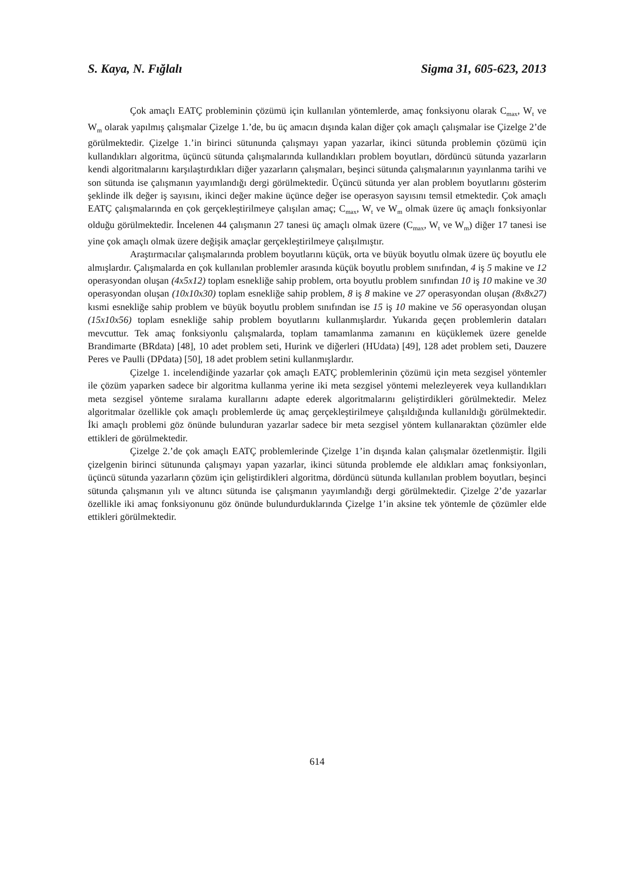S. Kaya, N. Fığlalı Sigma 31, 605-623, 2013
Çok amaçlı EATÇ probleminin çözümü için kullanılan yöntemlerde, amaç fonksiyonu olarak C<sub>max</sub>, W<sub>t</sub> ve W<sub>m</sub> olarak yapılmış çalışmalar Çizelge 1.’de, bu üç amacın dışında kalan diğer çok amaçlı çalışmalar ise Çizelge 2’de görülmektedir. Çizelge 1.’in birinci sütununda çalışmayı yapan yazarlar, ikinci sütunda problemin çözümü için kullandıkları algoritma, üçüncü sütunda çalışmalarında kullandıkları problem boyutları, dördüncü sütunda yazarların kendi algoritmalarını karşılaştırdıkları diğer yazarların çalışmaları, beşinci sütunda çalışmalarının yayınlanma tarihi ve son sütunda ise çalışmanın yayımlandığı dergi görülmektedir. Üçüncü sütunda yer alan problem boyutlarını gösterim şeklinde ilk değer iş sayısını, ikinci değer makine üçünce değer ise operasyon sayısını temsil etmektedir. Çok amaçlı EATÇ çalışmalarında en çok gerçekleştirilmeye çalışılan amaç; C<sub>max</sub>, W<sub>t</sub> ve W<sub>m</sub> olmak üzere üç amaçlı fonksiyonlar olduğu görülmektedir. İncelenen 44 çalışmanın 27 tanesi üç amaçlı olmak üzere (C<sub>max</sub>, W<sub>t</sub> ve W<sub>m</sub>) diğer 17 tanesi ise yine çok amaçlı olmak üzere değişik amaçlar gerçekleştirilmeye çalışılmıştır.
Araştırmacılar çalışmalarında problem boyutlarını küçük, orta ve büyük boyutlu olmak üzere üç boyutlu ele almışlardır. Çalışmalarda en çok kullanılan problemler arasında küçük boyutlu problem sınıfından, 4 iş 5 makine ve 12 operasyondan oluşan (4x5x12) toplam esnekliğe sahip problem, orta boyutlu problem sınıfından 10 iş 10 makine ve 30 operasyondan oluşan (10x10x30) toplam esnekliğe sahip problem, 8 iş 8 makine ve 27 operasyondan oluşan (8x8x27) kısmi esnekliğe sahip problem ve büyük boyutlu problem sınıfından ise 15 iş 10 makine ve 56 operasyondan oluşan (15x10x56) toplam esnekliğe sahip problem boyutlarını kullanmışlardır. Yukarıda geçen problemlerin dataları mevcuttur. Tek amaç fonksiyonlu çalışmalarda, toplam tamamlanma zamanını en küçüklemek üzere genelde Brandimarte (BRdata) [48], 10 adet problem seti, Hurink ve diğerleri (HUdata) [49], 128 adet problem seti, Dauzere Peres ve Paulli (DPdata) [50], 18 adet problem setini kullanmışlardır.
Çizelge 1. incelendiğinde yazarlar çok amaçlı EATÇ problemlerinin çözümü için meta sezgisel yöntemler ile çözüm yaparken sadece bir algoritma kullanma yerine iki meta sezgisel yöntemi melezleyerek veya kullandıkları meta sezgisel yönteme sıralama kurallarını adapte ederek algoritmalarını geliştirdikleri görülmektedir. Melez algoritmalar özellikle çok amaçlı problemlerde üç amaç gerçekleştirilmeye çalışıldığında kullanıldığı görülmektedir. İki amaçlı problemi göz önünde bulunduran yazarlar sadece bir meta sezgisel yöntem kullanaraktan çözümler elde ettikleri de görülmektedir.
Çizelge 2.’de çok amaçlı EATÇ problemlerinde Çizelge 1’in dışında kalan çalışmalar özetlenmiştir. İlgili çizelgenin birinci sütununda çalışmayı yapan yazarlar, ikinci sütunda problemde ele aldıkları amaç fonksiyonları, üçüncü sütunda yazarların çözüm için geliştirdikleri algoritma, dördüncü sütunda kullanılan problem boyutları, beşinci sütunda çalışmanın yılı ve altıncı sütunda ise çalışmanın yayımlandığı dergi görülmektedir. Çizelge 2’de yazarlar özellikle iki amaç fonksiyonunu göz önünde bulundurduklarında Çizelge 1’in aksine tek yöntemle de çözümler elde ettikleri görülmektedir.
614